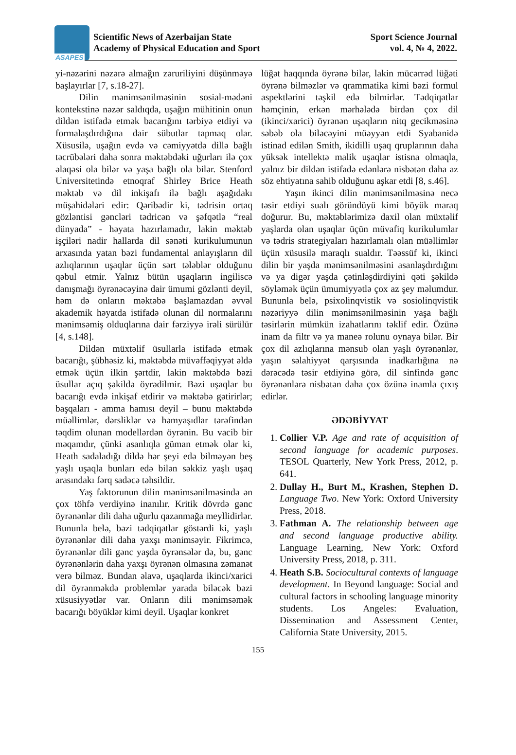ASAPES
Scientific News of Azerbaijan State
Academy of Physical Education and Sport
Sport Science Journal
vol. 4, № 4, 2022.
yi-nəzərini nəzərə almağın zəruriliyini düşünməyə başlayırlar [7, s.18-27].
Dilin mənimsənilməsinin sosial-mədəni kontekstinə nəzər saldıqda, uşağın mühitinin onun dildən istifadə etmək bacarığını tərbiyə etdiyi və formalaşdırdığına dair sübutlar tapmaq olar. Xüsusilə, uşağın evdə və cəmiyyətdə dillə bağlı təcrübələri daha sonra məktəbdəki uğurları ilə çox əlaqəsi ola bilər və yaşa bağlı ola bilər. Stenford Universitetində etnoqraf Shirley Brice Heath məktəb və dil inkişafı ilə bağlı aşağıdakı müşahidələri edir: Qəribədir ki, tədrisin ortaq gözləntisi gəncləri tədricən və şəfqətlə “real dünyada” - həyata hazırlamadır, lakin məktəb işçiləri nadir hallarda dil sənəti kurikulumunun arxasında yatan bəzi fundamental anlayışların dil azlıqlarının uşaqlar üçün sərt tələblər olduğunu qəbul etmir. Yalnız bütün uşaqların ingiliscə danışmağı öyrənəcəyinə dair ümumi gözlənti deyil, həm də onların məktəbə başlamazdan əvvəl akademik həyatda istifadə olunan dil normalarını mənimsəmiş olduqlarına dair fərziyyə irəli sürülür [4, s.148].
Dildən müxtəlif üsullarla istifadə etmək bacarığı, şübhəsiz ki, məktəbdə müvəffəqiyyət əldə etmək üçün ilkin şərtdir, lakin məktəbdə bəzi üsullar açıq şəkildə öyrədilmir. Bəzi uşaqlar bu bacarığı evdə inkişaf etdirir və məktəbə gətirirlər; başqaları - amma hamısı deyil – bunu məktəbdə müəllimlər, dərsliklər və həmyaşıdlar tərəfindən təqdim olunan modellərdən öyrənin. Bu vacib bir məqamdır, çünki asanlıqla güman etmək olar ki, Heath sadaladığı dildə hər şeyi edə bilməyən beş yaşlı uşaqla bunları edə bilən səkkiz yaşlı uşaq arasındakı fərq sadəcə təhsildir.
Yaş faktorunun dilin mənimsənilməsində ən çox töhfə verdiyinə inanılır. Kritik dövrdə gənc öyrənənlər dili daha uğurlu qazanmağa meyllidirlər. Bununla belə, bəzi tədqiqatlar göstərdi ki, yaşlı öyrənənlər dili daha yaxşı mənimsəyir. Fikrimcə, öyrənənlər dili gənc yaşda öyrənsələr də, bu, gənc öyrənənlərin daha yaxşı öyrənən olmasına zəmanət verə bilməz. Bundan əlavə, uşaqlarda ikinci/xarici dil öyrənməkdə problemlər yarada biləcək bəzi xüsusiyyətlər var. Onların dili mənimsəmək bacarığı böyüklər kimi deyil. Uşaqlar konkret
lüğət haqqında öyrənə bilər, lakin mücərrəd lüğəti öyrənə bilməzlər və qrammatika kimi bəzi formul aspektlərini təşkil edə bilmirlər. Tədqiqatlar həmçinin, erkən mərhələdə birdən çox dil (ikinci/xarici) öyrənən uşaqların nitq gecikməsinə səbəb ola biləcəyini müəyyən etdi Syabanidə istinad edilən Smith, ikidilli uşaq qruplarının daha yüksək intellektə malik uşaqlar istisna olmaqla, yalnız bir dildən istifadə edənlərə nisbətən daha az söz ehtiyatına sahib olduğunu aşkar etdi [8, s.46].
Yaşın ikinci dilin mənimsənilməsinə necə təsir etdiyi sualı göründüyü kimi böyük maraq doğurur. Bu, məktəblərimizə daxil olan müxtəlif yaşlarda olan uşaqlar üçün müvafiq kurikulumlar və tədris strategiyaları hazırlamalı olan müəllimlər üçün xüsusilə maraqlı sualdır. Təəssüf ki, ikinci dilin bir yaşda mənimsənilməsini asanlaşdırdığını və ya digər yaşda çətinləşdirdiyini qəti şəkildə söyləmək üçün ümumiyyətlə çox az şey məlumdur. Bununla belə, psixolinqvistik və sosiolinqvistik nəzəriyyə dilin mənimsənilməsinin yaşa bağlı təsirlərin mümkün izahatlarını təklif edir. Özünə inam da filtr və ya maneə rolunu oynaya bilər. Bir çox dil azlıqlarına mənsub olan yaşlı öyrənənlər, yaşın səlahiyyət qarşısında inadkarlığına nə dərəcədə təsir etdiyinə görə, dil sinfində gənc öyrənənlərə nisbətən daha çox özünə inamla çıxış edirlər.
ƏDƏBİYYAT
1. Collier V.P. Age and rate of acquisition of second language for academic purposes. TESOL Quarterly, New York Press, 2012, p. 641.
2. Dullay H., Burt M., Krashen, Stephen D. Language Two. New York: Oxford University Press, 2018.
3. Fathman A. The relationship between age and second language productive ability. Language Learning, New York: Oxford University Press, 2018, p. 311.
4. Heath S.B. Sociocultural contexts of language development. In Beyond language: Social and cultural factors in schooling language minority students. Los Angeles: Evaluation, Dissemination and Assessment Center, California State University, 2015.
155